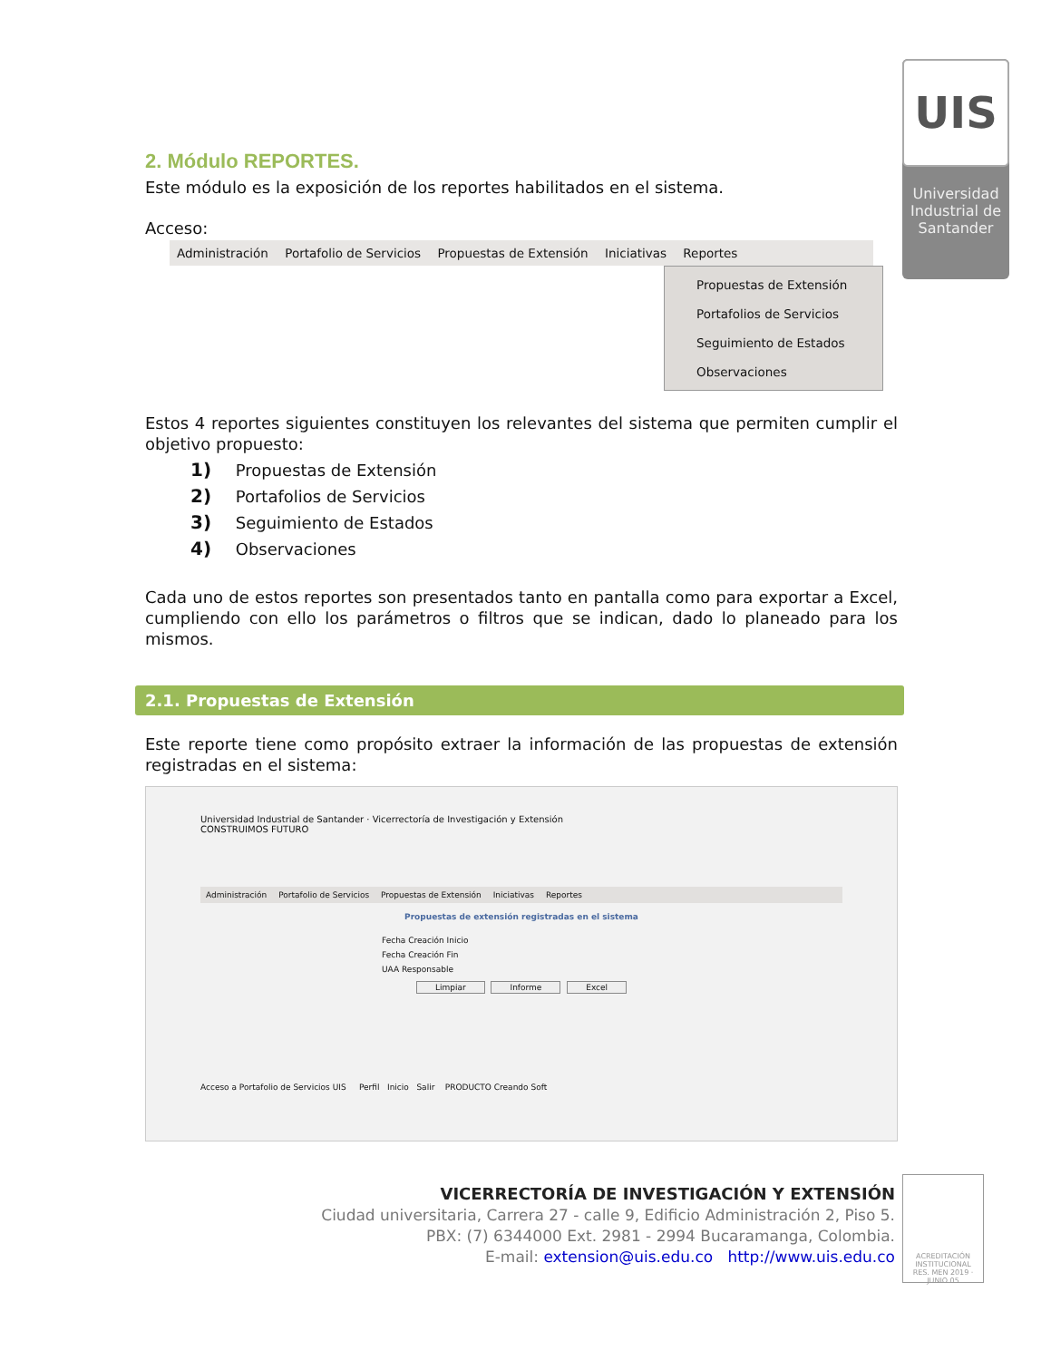UIS
Universidad Industrial de Santander
2. Módulo REPORTES.
Este módulo es la exposición de los reportes habilitados en el sistema.
Acceso:
Administración Portafolio de Servicios Propuestas de Extensión Iniciativas Reportes
Propuestas de Extensión
Portafolios de Servicios
Seguimiento de Estados
Observaciones
Estos 4 reportes siguientes constituyen los relevantes del sistema que permiten cumplir el objetivo propuesto:
1) Propuestas de Extensión
2) Portafolios de Servicios
3) Seguimiento de Estados
4) Observaciones
Cada uno de estos reportes son presentados tanto en pantalla como para exportar a Excel, cumpliendo con ello los parámetros o filtros que se indican, dado lo planeado para los mismos.
2.1. Propuestas de Extensión
Este reporte tiene como propósito extraer la información de las propuestas de extensión registradas en el sistema:
Universidad Industrial de Santander · Vicerrectoría de Investigación y Extensión
CONSTRUIMOS FUTURO
Administración Portafolio de Servicios Propuestas de Extensión Iniciativas Reportes
Propuestas de extensión registradas en el sistema
Fecha Creación Inicio
Fecha Creación Fin
UAA Responsable
Limpiar Informe Excel
Acceso a Portafolio de Servicios UIS Perfil Inicio Salir PRODUCTO Creando Soft
VICERRECTORÍA DE INVESTIGACIÓN Y EXTENSIÓN
Ciudad universitaria, Carrera 27 - calle 9, Edificio Administración 2, Piso 5.
PBX: (7) 6344000 Ext. 2981 - 2994 Bucaramanga, Colombia.
E-mail: extension@uis.edu.co http://www.uis.edu.co
ACREDITACIÓN INSTITUCIONAL
RES. MEN 2019 · JUNIO 05